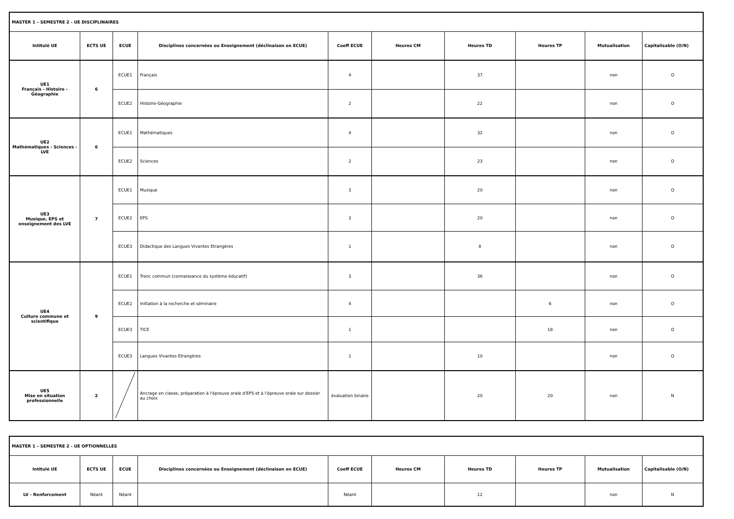| MASTER 1 – SEMESTRE 2 - UE DISCIPLINAIRES | | | | | | | | | |
| Intitulé UE | ECTS UE | ECUE | Disciplines concernées ou Enseignement (déclinaison en ECUE) | Coeff ECUE | Heures CM | Heures TD | Heures TP | Mutualisation | Capitalisable (O/N) |
| UE1 Français - Histoire - Géographie | 6 | ECUE1 | Français | 4 | | 37 | | non | O |
| | | ECUE2 | Histoire-Géographie | 2 | | 22 | | non | O |
| UE2 Mathématiques - Sciences - LVE | 6 | ECUE1 | Mathématiques | 4 | | 32 | | non | O |
| | | ECUE2 | Sciences | 2 | | 23 | | non | O |
| UE3 Musique, EPS et enseignement des LVE | 7 | ECUE1 | Musique | 3 | | 20 | | non | O |
| | | ECUE2 | EPS | 3 | | 20 | | non | O |
| | | ECUE3 | Didactique des Langues Vivantes Etrangères | 1 | | 8 | | non | O |
| UE4 Culture commune et scientifique | 9 | ECUE1 | Tronc commun (connaissance du système éducatif) | 3 | | 36 | | non | O |
| | | ECUE2 | Initiation à la recherche et séminaire | 4 | | | 6 | non | O |
| | | ECUE3 | TICE | 1 | | | 18 | non | O |
| | | ECUE3 | Langues Vivantes Etrangères | 1 | | 10 | | non | O |
| UE5 Mise en situation professionnelle | 2 | | Ancrage en classe, préparation à l'épreuve orale d'EPS et à l'épreuve orale sur dossier au choix | évaluation binaire | | 20 | 20 | non | N |
| MASTER 1 – SEMESTRE 2 - UE OPTIONNELLES | | | | | | | | | |
| Intitulé UE | ECTS UE | ECUE | Disciplines concernées ou Enseignement (déclinaison en ECUE) | Coeff ECUE | Heures CM | Heures TD | Heures TP | Mutualisation | Capitalisable (O/N) |
| LV - Renforcement | Néant | Néant | | Néant | | 12 | | non | N |